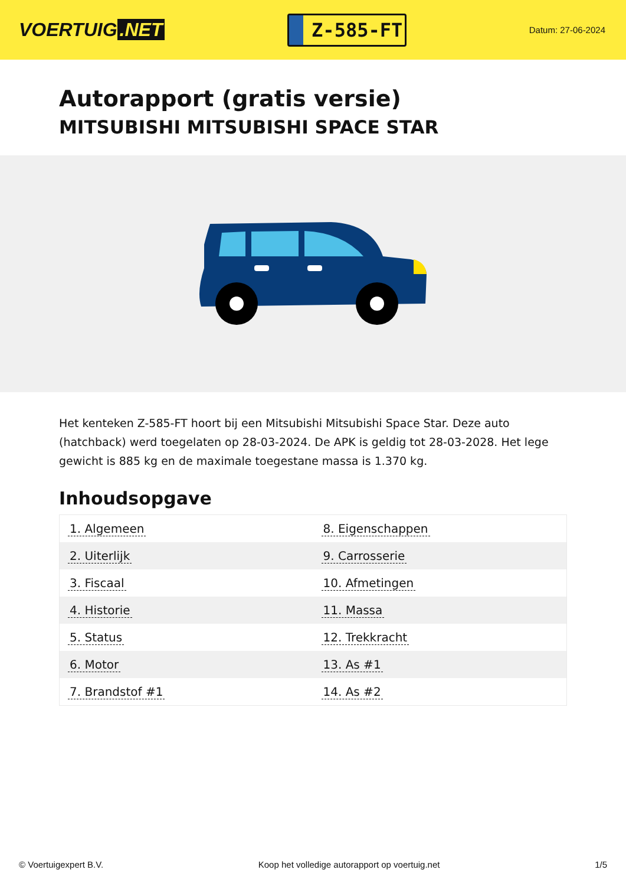VOERTUIG.NET
Z-585-FT
Datum: 27-06-2024
Autorapport (gratis versie)
MITSUBISHI MITSUBISHI SPACE STAR
Het kenteken Z-585-FT hoort bij een Mitsubishi Mitsubishi Space Star. Deze auto (hatchback) werd toegelaten op 28-03-2024. De APK is geldig tot 28-03-2028. Het lege gewicht is 885 kg en de maximale toegestane massa is 1.370 kg.
Inhoudsopgave
| 1. Algemeen | 8. Eigenschappen |
| 2. Uiterlijk | 9. Carrosserie |
| 3. Fiscaal | 10. Afmetingen |
| 4. Historie | 11. Massa |
| 5. Status | 12. Trekkracht |
| 6. Motor | 13. As #1 |
| 7. Brandstof #1 | 14. As #2 |
© Voertuigexpert B.V. Koop het volledige autorapport op voertuig.net 1/5